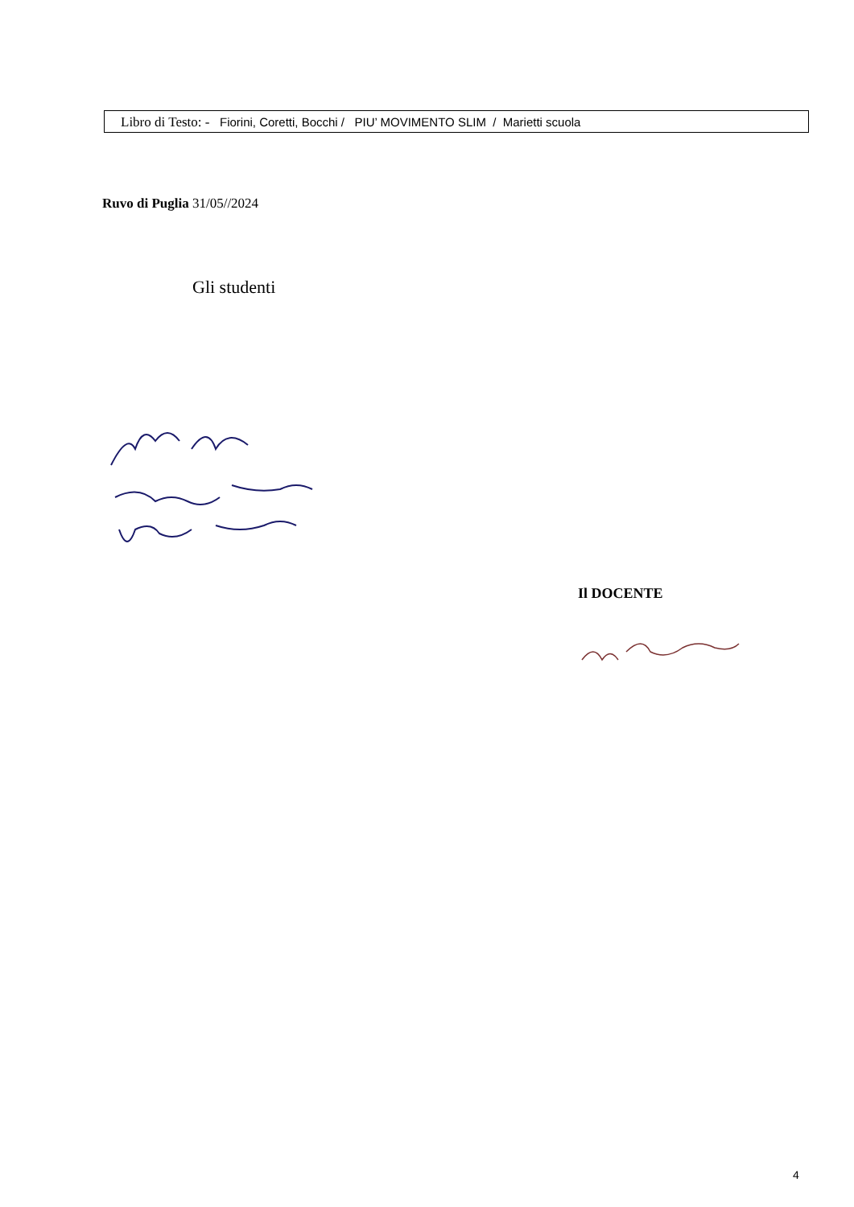Libro di Testo: - Fiorini, Coretti, Bocchi / PIU’ MOVIMENTO SLIM / Marietti scuola
Ruvo di Puglia 31/05//2024
Gli studenti
Il DOCENTE
4